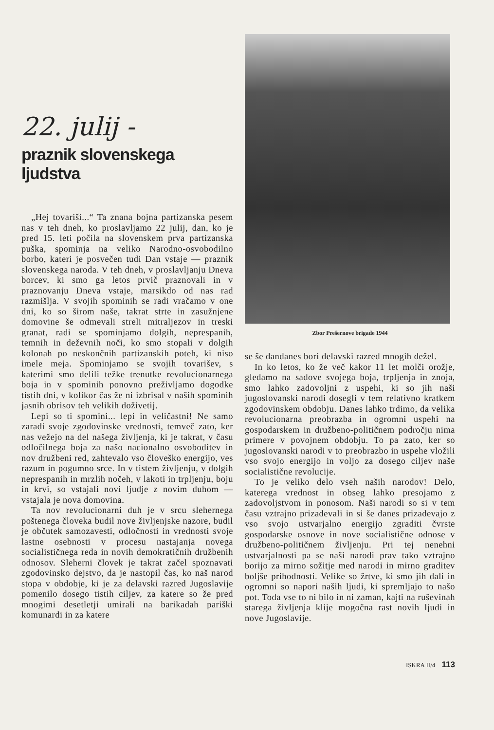22. julij -
praznik slovenskega ljudstva
„Hej tovariši...“ Ta znana bojna partizanska pesem nas v teh dneh, ko proslavljamo 22 julij, dan, ko je pred 15. leti počila na slovenskem prva partizanska puška, spominja na veliko Narodno-osvobodilno borbo, kateri je posvečen tudi Dan vstaje — praznik slovenskega naroda. V teh dneh, v proslavljanju Dneva borcev, ki smo ga letos prvič praznovali in v praznovanju Dneva vstaje, marsikdo od nas rad razmišlja. V svojih spominih se radi vračamo v one dni, ko so širom naše, takrat strte in zasužnjene domovine še odmevali streli mitraljezov in treski granat, radi se spominjamo dolgih, neprespanih, temnih in deževnih noči, ko smo stopali v dolgih kolonah po neskončnih partizanskih poteh, ki niso imele meja. Spominjamo se svojih tovarišev, s katerimi smo delili težke trenutke revolucionarnega boja in v spominih ponovno preživljamo dogodke tistih dni, v kolikor čas že ni izbrisal v naših spominih jasnih obrisov teh velikih doživetij.
Lepi so ti spomini... lepi in veličastni! Ne samo zaradi svoje zgodovinske vrednosti, temveč zato, ker nas vežejo na del našega življenja, ki je takrat, v času odločilnega boja za našo nacionalno osvoboditev in nov družbeni red, zahtevalo vso človeško energijo, ves razum in pogumno srce. In v tistem življenju, v dolgih neprespanih in mrzlih nočeh, v lakoti in trpljenju, boju in krvi, so vstajali novi ljudje z novim duhom — vstajala je nova domovina.
Ta nov revolucionarni duh je v srcu slehernega poštenega človeka budil nove življenjske nazore, budil je občutek samozavesti, odločnosti in vrednosti svoje lastne osebnosti v procesu nastajanja novega socialističnega reda in novih demokratičnih družbenih odnosov. Sleherni človek je takrat začel spoznavati zgodovinsko dejstvo, da je nastopil čas, ko naš narod stopa v obdobje, ki je za delavski razred Jugoslavije pomenilo dosego tistih ciljev, za katere so že pred mnogimi desetletji umirali na barikadah pariški komunardi in za katere
Zbor Prešernove brigade 1944
se še dandanes bori delavski razred mnogih dežel.
In ko letos, ko že več kakor 11 let molči orožje, gledamo na sadove svojega boja, trpljenja in znoja, smo lahko zadovoljni z uspehi, ki so jih naši jugoslovanski narodi dosegli v tem relativno kratkem zgodovinskem obdobju. Danes lahko trdimo, da velika revolucionarna preobrazba in ogromni uspehi na gospodarskem in družbeno-političnem področju nima primere v povojnem obdobju. To pa zato, ker so jugoslovanski narodi v to preobrazbo in uspehe vložili vso svojo energijo in voljo za dosego ciljev naše socialistične revolucije.
To je veliko delo vseh naših narodov! Delo, katerega vrednost in obseg lahko presojamo z zadovoljstvom in ponosom. Naši narodi so si v tem času vztrajno prizadevali in si še danes prizadevajo z vso svojo ustvarjalno energijo zgraditi čvrste gospodarske osnove in nove socialistične odnose v družbeno-političnem življenju. Pri tej nenehni ustvarjalnosti pa se naši narodi prav tako vztrajno borijo za mirno sožitje med narodi in mirno graditev boljše prihodnosti. Velike so žrtve, ki smo jih dali in ogromni so napori naših ljudi, ki spremljajo to našo pot. Toda vse to ni bilo in ni zaman, kajti na ruševinah starega življenja klije mogočna rast novih ljudi in nove Jugoslavije.
ISKRA II/4 113